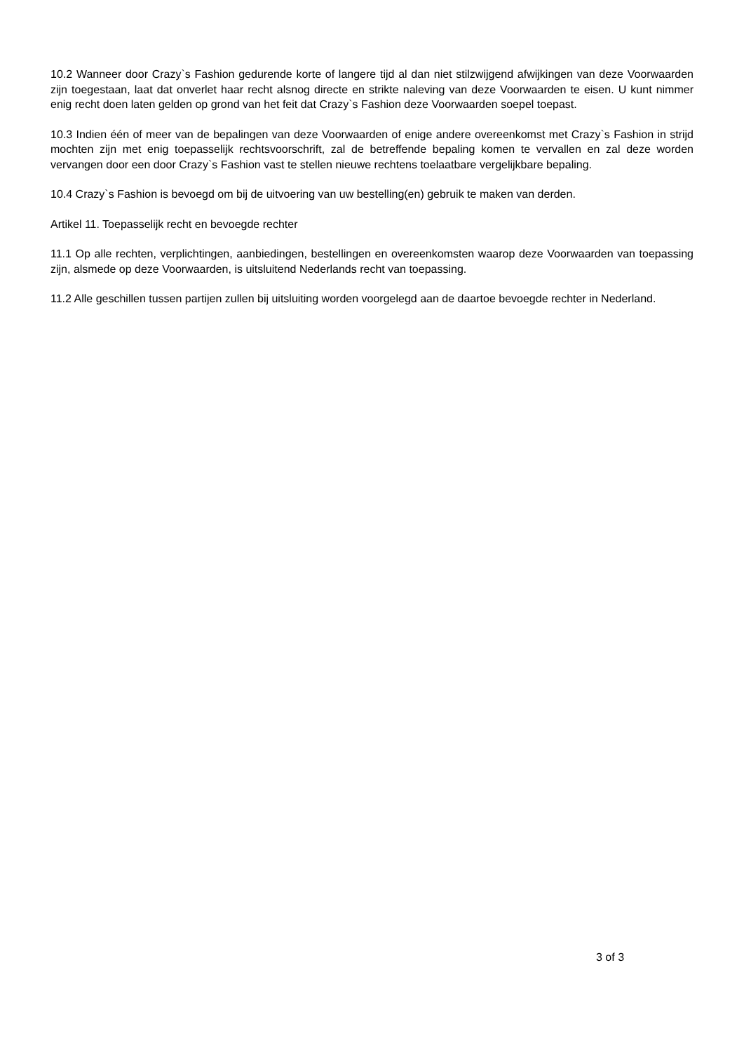10.2 Wanneer door Crazy`s Fashion gedurende korte of langere tijd al dan niet stilzwijgend afwijkingen van deze Voorwaarden zijn toegestaan, laat dat onverlet haar recht alsnog directe en strikte naleving van deze Voorwaarden te eisen. U kunt nimmer enig recht doen laten gelden op grond van het feit dat Crazy`s Fashion deze Voorwaarden soepel toepast.
10.3 Indien één of meer van de bepalingen van deze Voorwaarden of enige andere overeenkomst met Crazy`s Fashion in strijd mochten zijn met enig toepasselijk rechtsvoorschrift, zal de betreffende bepaling komen te vervallen en zal deze worden vervangen door een door Crazy`s Fashion vast te stellen nieuwe rechtens toelaatbare vergelijkbare bepaling.
10.4 Crazy`s Fashion is bevoegd om bij de uitvoering van uw bestelling(en) gebruik te maken van derden.
Artikel 11. Toepasselijk recht en bevoegde rechter
11.1 Op alle rechten, verplichtingen, aanbiedingen, bestellingen en overeenkomsten waarop deze Voorwaarden van toepassing zijn, alsmede op deze Voorwaarden, is uitsluitend Nederlands recht van toepassing.
11.2 Alle geschillen tussen partijen zullen bij uitsluiting worden voorgelegd aan de daartoe bevoegde rechter in Nederland.
3 of 3